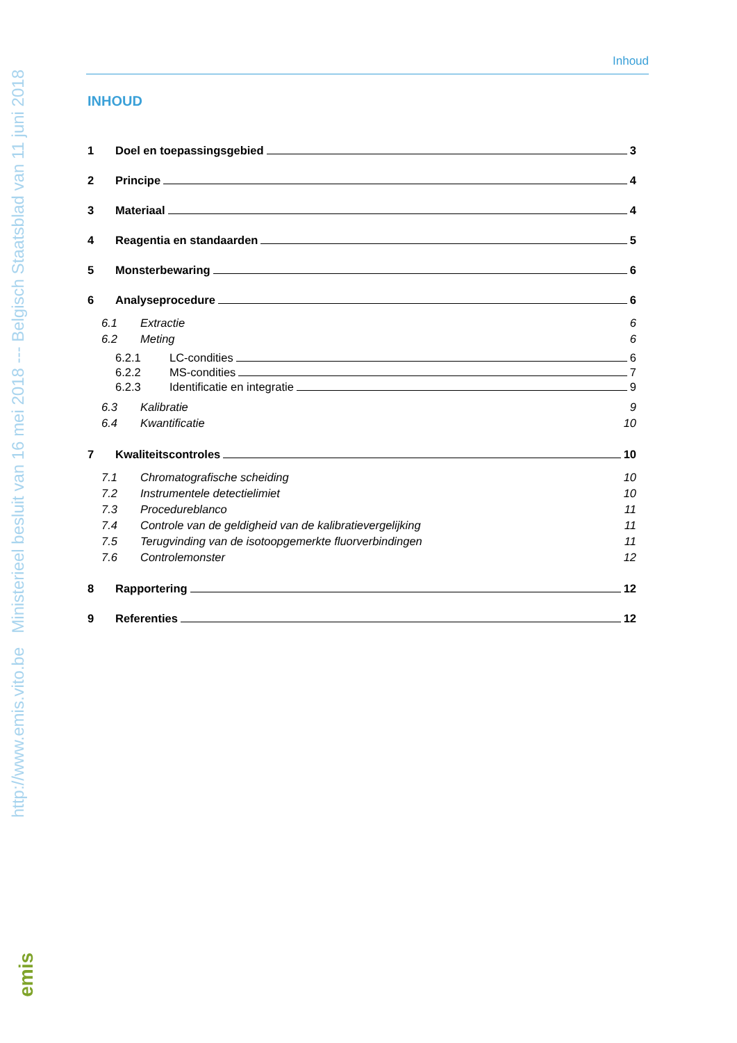http://www.emis.vito.be Ministerieel besluit van 16 mei 2018 --- Belgisch Staatsblad van 11 juni 2018
Inhoud
INHOUD
1 Doel en toepassingsgebied 3
2 Principe 4
3 Materiaal 4
4 Reagentia en standaarden 5
5 Monsterbewaring 6
6 Analyseprocedure 6
6.1 Extractie 6
6.2 Meting 6
6.2.1 LC-condities 6
6.2.2 MS-condities 7
6.2.3 Identificatie en integratie 9
6.3 Kalibratie 9
6.4 Kwantificatie 10
7 Kwaliteitscontroles 10
7.1 Chromatografische scheiding 10
7.2 Instrumentele detectielimiet 10
7.3 Procedureblanco 11
7.4 Controle van de geldigheid van de kalibratievergelijking 11
7.5 Terugvinding van de isotoopgemerkte fluorverbindingen 11
7.6 Controlemonster 12
8 Rapportering 12
9 Referenties 12
emis